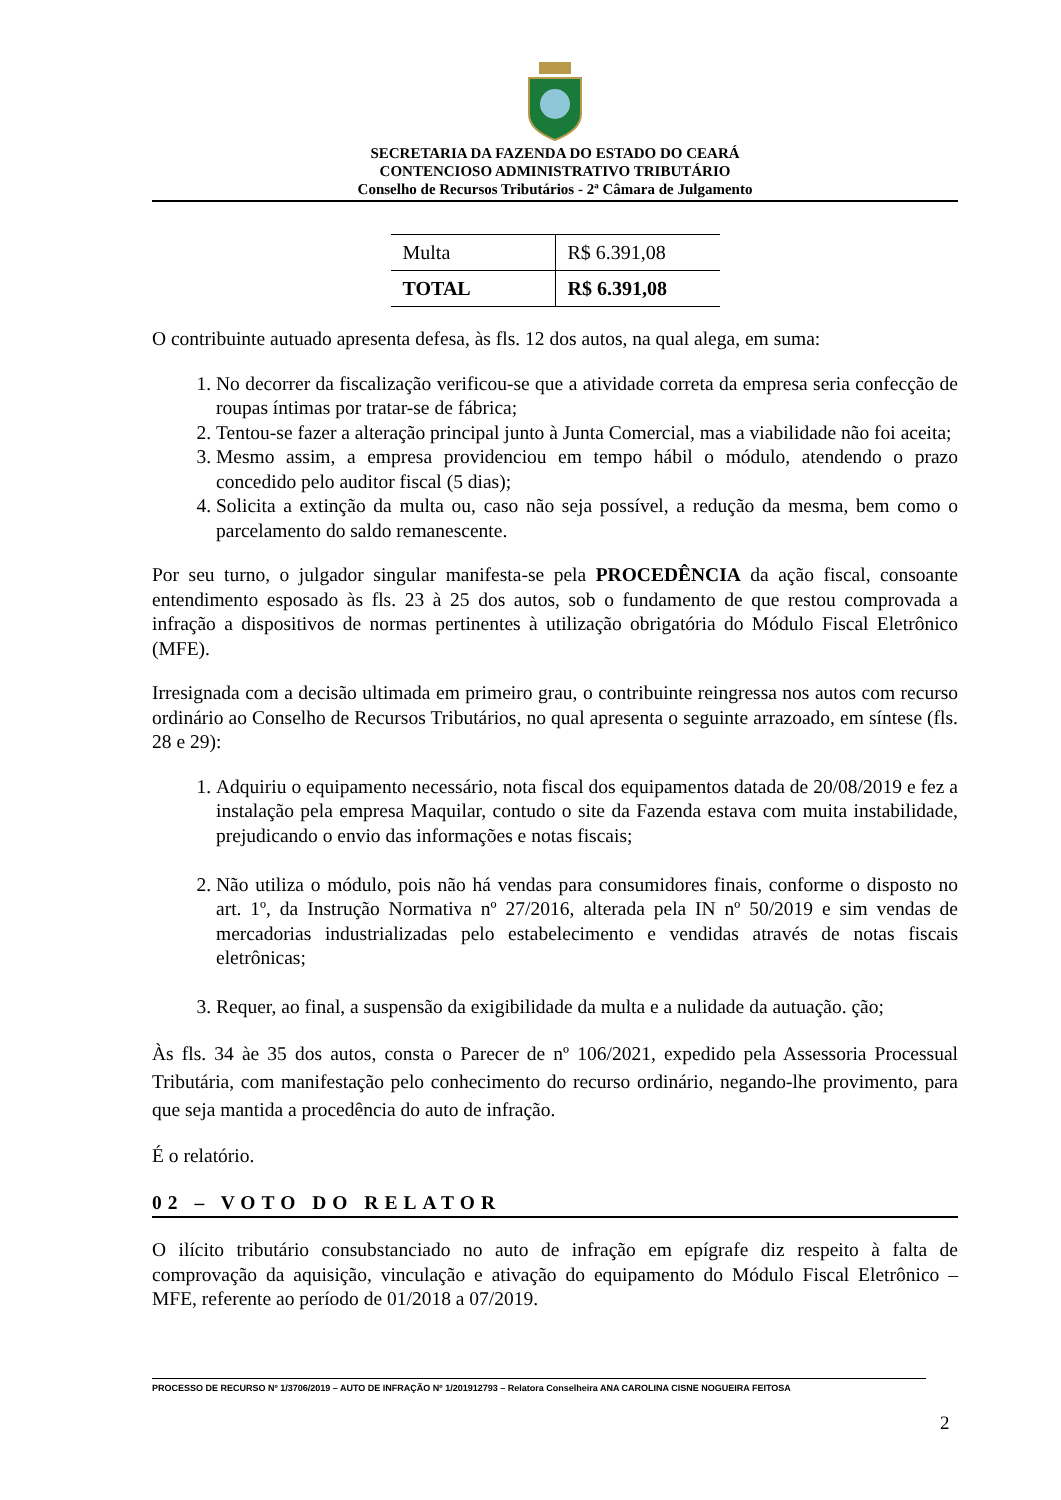SECRETARIA DA FAZENDA DO ESTADO DO CEARÁ
CONTENCIOSO ADMINISTRATIVO TRIBUTÁRIO
Conselho de Recursos Tributários - 2ª Câmara de Julgamento
| Multa | R$ 6.391,08 |
| TOTAL | R$ 6.391,08 |
O contribuinte autuado apresenta defesa, às fls. 12 dos autos, na qual alega, em suma:
1. No decorrer da fiscalização verificou-se que a atividade correta da empresa seria confecção de roupas íntimas por tratar-se de fábrica;
2. Tentou-se fazer a alteração principal junto à Junta Comercial, mas a viabilidade não foi aceita;
3. Mesmo assim, a empresa providenciou em tempo hábil o módulo, atendendo o prazo concedido pelo auditor fiscal (5 dias);
4. Solicita a extinção da multa ou, caso não seja possível, a redução da mesma, bem como o parcelamento do saldo remanescente.
Por seu turno, o julgador singular manifesta-se pela PROCEDÊNCIA da ação fiscal, consoante entendimento esposado às fls. 23 à 25 dos autos, sob o fundamento de que restou comprovada a infração a dispositivos de normas pertinentes à utilização obrigatória do Módulo Fiscal Eletrônico (MFE).
Irresignada com a decisão ultimada em primeiro grau, o contribuinte reingressa nos autos com recurso ordinário ao Conselho de Recursos Tributários, no qual apresenta o seguinte arrazoado, em síntese (fls. 28 e 29):
1. Adquiriu o equipamento necessário, nota fiscal dos equipamentos datada de 20/08/2019 e fez a instalação pela empresa Maquilar, contudo o site da Fazenda estava com muita instabilidade, prejudicando o envio das informações e notas fiscais;
2. Não utiliza o módulo, pois não há vendas para consumidores finais, conforme o disposto no art. 1º, da Instrução Normativa nº 27/2016, alterada pela IN nº 50/2019 e sim vendas de mercadorias industrializadas pelo estabelecimento e vendidas através de notas fiscais eletrônicas;
3. Requer, ao final, a suspensão da exigibilidade da multa e a nulidade da autuação. ção;
Às fls. 34 àe 35 dos autos, consta o Parecer de nº 106/2021, expedido pela Assessoria Processual Tributária, com manifestação pelo conhecimento do recurso ordinário, negando-lhe provimento, para que seja mantida a procedência do auto de infração.
É o relatório.
02 – VOTO DO RELATOR
O ilícito tributário consubstanciado no auto de infração em epígrafe diz respeito à falta de comprovação da aquisição, vinculação e ativação do equipamento do Módulo Fiscal Eletrônico – MFE, referente ao período de 01/2018 a 07/2019.
PROCESSO DE RECURSO Nº 1/3706/2019 – AUTO DE INFRAÇÃO Nº 1/201912793 – Relatora Conselheira ANA CAROLINA CISNE NOGUEIRA FEITOSA
2